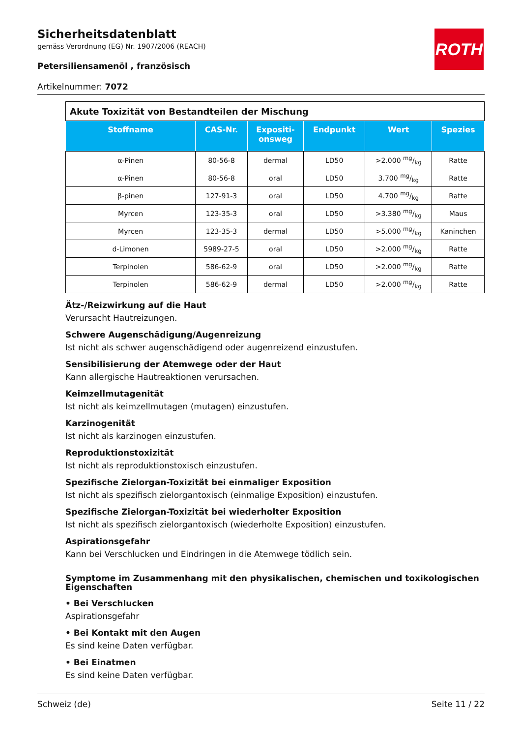Sicherheitsdatenblatt
gemäss Verordnung (EG) Nr. 1907/2006 (REACH)
Petersiliensamenöl , französisch
Artikelnummer: 7072
ROTH
| Akute Toxizität von Bestandteilen der Mischung | | | | | |
| Stoffname | CAS-Nr. | Expositi- onsweg | Endpunkt | Wert | Spezies |
| α-Pinen | 80-56-8 | dermal | LD50 | >2.000 mg/kg | Ratte |
| α-Pinen | 80-56-8 | oral | LD50 | 3.700 mg/kg | Ratte |
| β-pinen | 127-91-3 | oral | LD50 | 4.700 mg/kg | Ratte |
| Myrcen | 123-35-3 | oral | LD50 | >3.380 mg/kg | Maus |
| Myrcen | 123-35-3 | dermal | LD50 | >5.000 mg/kg | Kaninchen |
| d-Limonen | 5989-27-5 | oral | LD50 | >2.000 mg/kg | Ratte |
| Terpinolen | 586-62-9 | oral | LD50 | >2.000 mg/kg | Ratte |
| Terpinolen | 586-62-9 | dermal | LD50 | >2.000 mg/kg | Ratte |
Ätz-/Reizwirkung auf die Haut
Verursacht Hautreizungen.
Schwere Augenschädigung/Augenreizung
Ist nicht als schwer augenschädigend oder augenreizend einzustufen.
Sensibilisierung der Atemwege oder der Haut
Kann allergische Hautreaktionen verursachen.
Keimzellmutagenität
Ist nicht als keimzellmutagen (mutagen) einzustufen.
Karzinogenität
Ist nicht als karzinogen einzustufen.
Reproduktionstoxizität
Ist nicht als reproduktionstoxisch einzustufen.
Spezifische Zielorgan-Toxizität bei einmaliger Exposition
Ist nicht als spezifisch zielorgantoxisch (einmalige Exposition) einzustufen.
Spezifische Zielorgan-Toxizität bei wiederholter Exposition
Ist nicht als spezifisch zielorgantoxisch (wiederholte Exposition) einzustufen.
Aspirationsgefahr
Kann bei Verschlucken und Eindringen in die Atemwege tödlich sein.
Symptome im Zusammenhang mit den physikalischen, chemischen und toxikologischen Eigenschaften
• Bei Verschlucken
Aspirationsgefahr
• Bei Kontakt mit den Augen
Es sind keine Daten verfügbar.
• Bei Einatmen
Es sind keine Daten verfügbar.
Schweiz (de) Seite 11 / 22